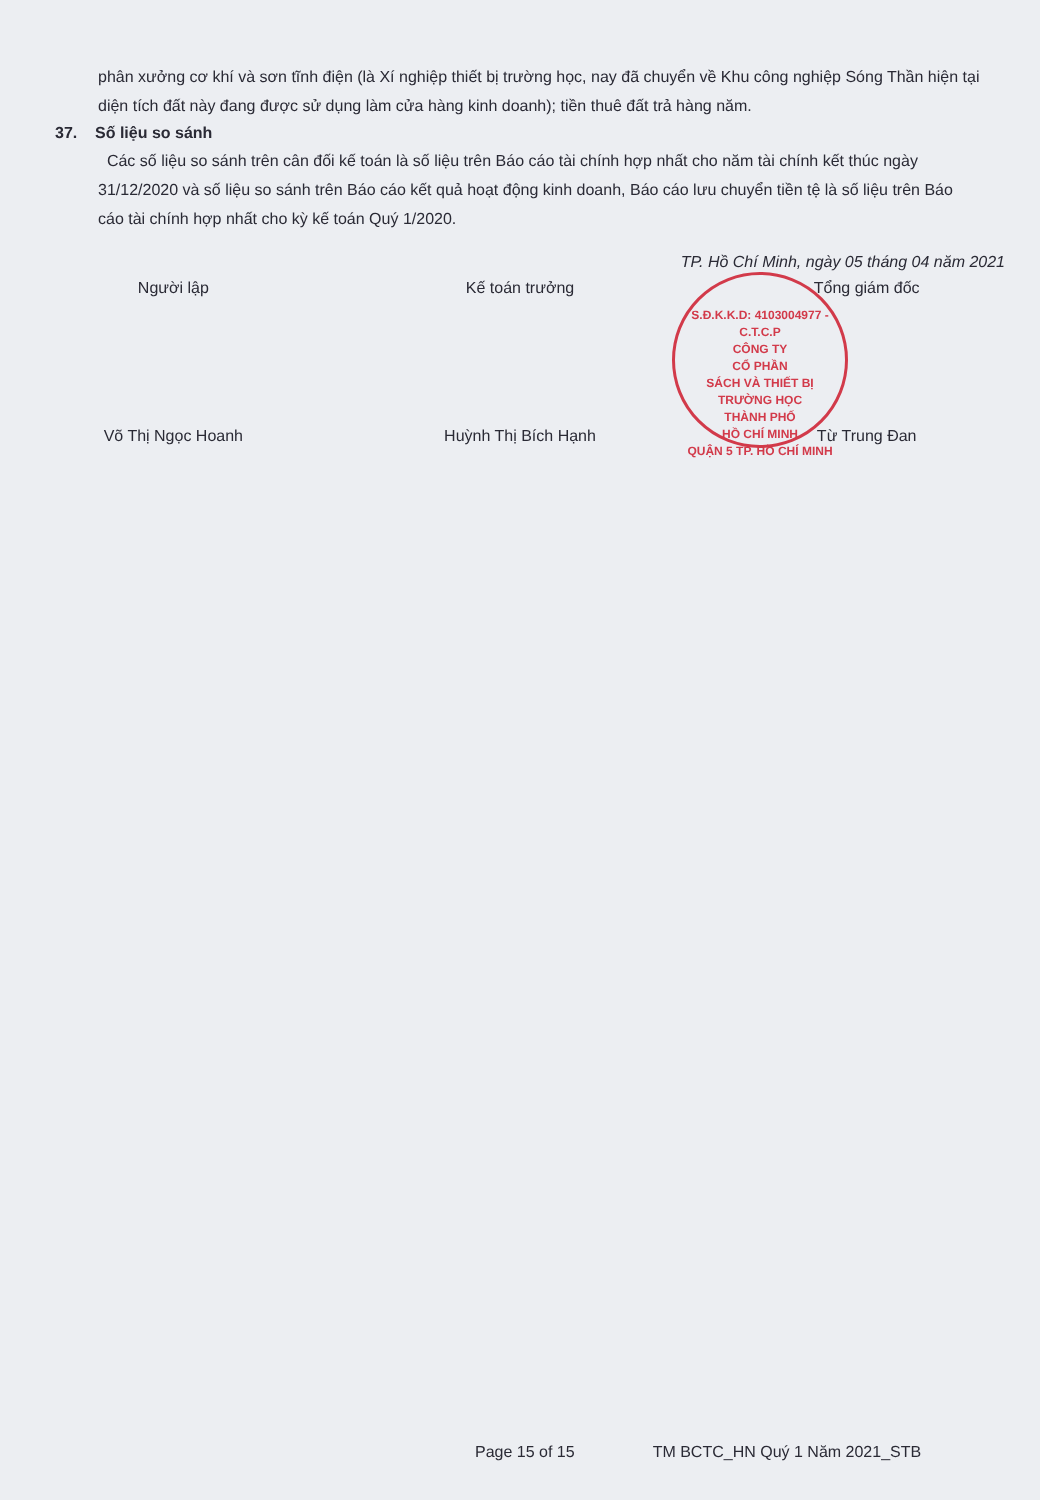phân xưởng cơ khí và sơn tĩnh điện (là Xí nghiệp thiết bị trường học, nay đã chuyển về Khu công nghiệp Sóng Thần hiện tại diện tích đất này đang được sử dụng làm cửa hàng kinh doanh); tiền thuê đất trả hàng năm.
37. Số liệu so sánh
Các số liệu so sánh trên cân đối kế toán là số liệu trên Báo cáo tài chính hợp nhất cho năm tài chính kết thúc ngày 31/12/2020 và số liệu so sánh trên Báo cáo kết quả hoạt động kinh doanh, Báo cáo lưu chuyển tiền tệ là số liệu trên Báo cáo tài chính hợp nhất cho kỳ kế toán Quý 1/2020.
TP. Hồ Chí Minh, ngày 05 tháng 04 năm 2021
Người lập
Võ Thị Ngọc Hoanh
Kế toán trưởng
Huỳnh Thị Bích Hạnh
Tổng giám đốc
Từ Trung Đan
S.Đ.K.K.D: 4103004977 - C.T.C.P
CÔNG TY
CỔ PHẦN
SÁCH VÀ THIẾT BỊ
TRƯỜNG HỌC
THÀNH PHỐ
HỒ CHÍ MINH
QUẬN 5 TP. HỒ CHÍ MINH
Page 15 of 15 TM BCTC_HN Quý 1 Năm 2021_STB